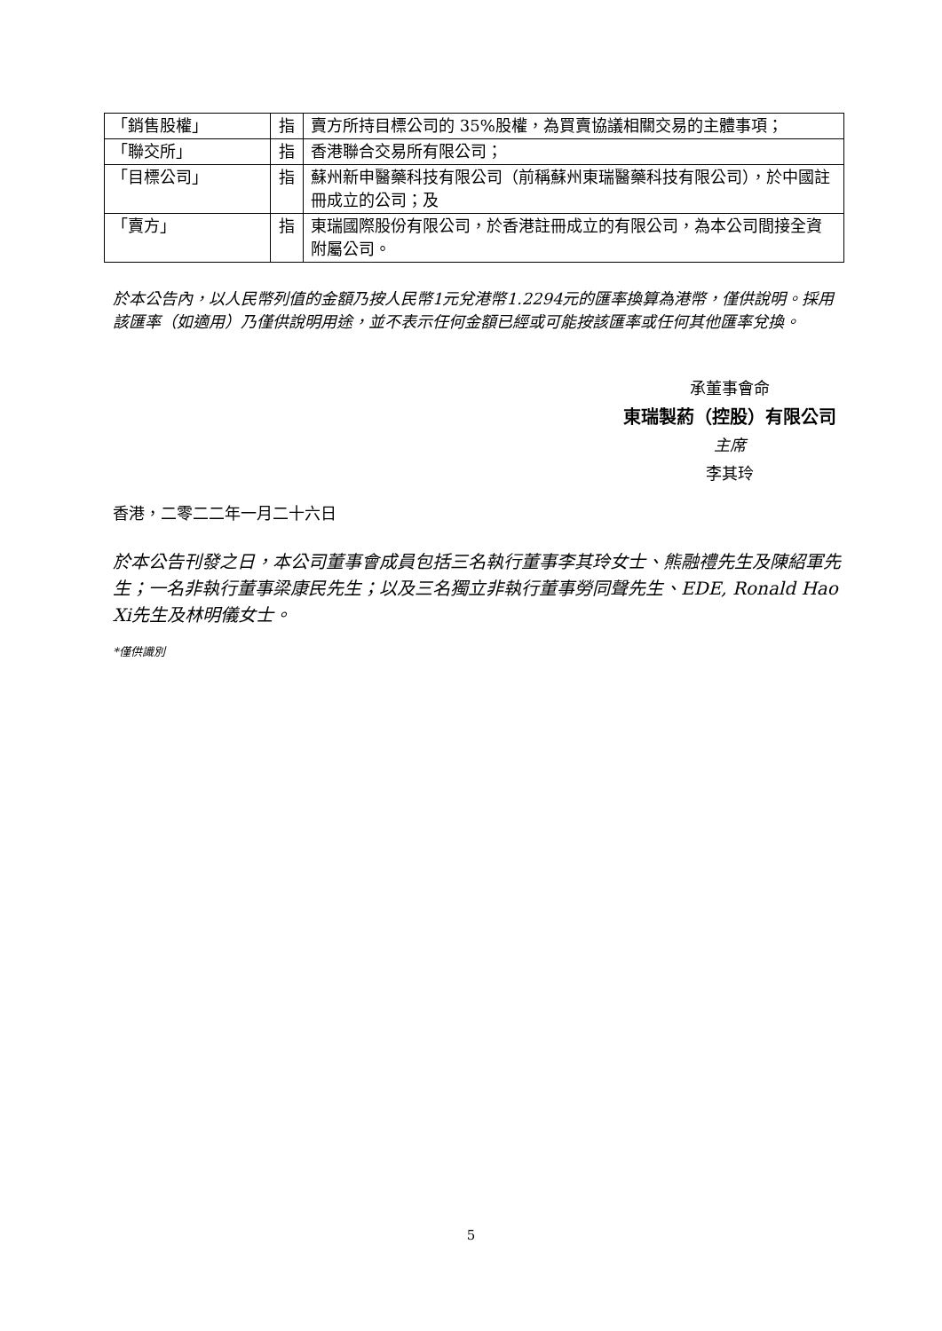| 「銷售股權」 | 指 | 賣方所持目標公司的 35%股權，為買賣協議相關交易的主體事項； |
| 「聯交所」 | 指 | 香港聯合交易所有限公司； |
| 「目標公司」 | 指 | 蘇州新申醫藥科技有限公司（前稱蘇州東瑞醫藥科技有限公司），於中國註冊成立的公司；及 |
| 「賣方」 | 指 | 東瑞國際股份有限公司，於香港註冊成立的有限公司，為本公司間接全資附屬公司。 |
於本公告內，以人民幣列值的金額乃按人民幣1元兌港幣1.2294元的匯率換算為港幣，僅供說明。採用該匯率（如適用）乃僅供說明用途，並不表示任何金額已經或可能按該匯率或任何其他匯率兌換。
承董事會命
東瑞製葯（控股）有限公司
主席
李其玲
香港，二零二二年一月二十六日
於本公告刊發之日，本公司董事會成員包括三名執行董事李其玲女士、熊融禮先生及陳紹軍先生；一名非執行董事梁康民先生；以及三名獨立非執行董事勞同聲先生、EDE, Ronald Hao Xi先生及林明儀女士。
*僅供識別
5